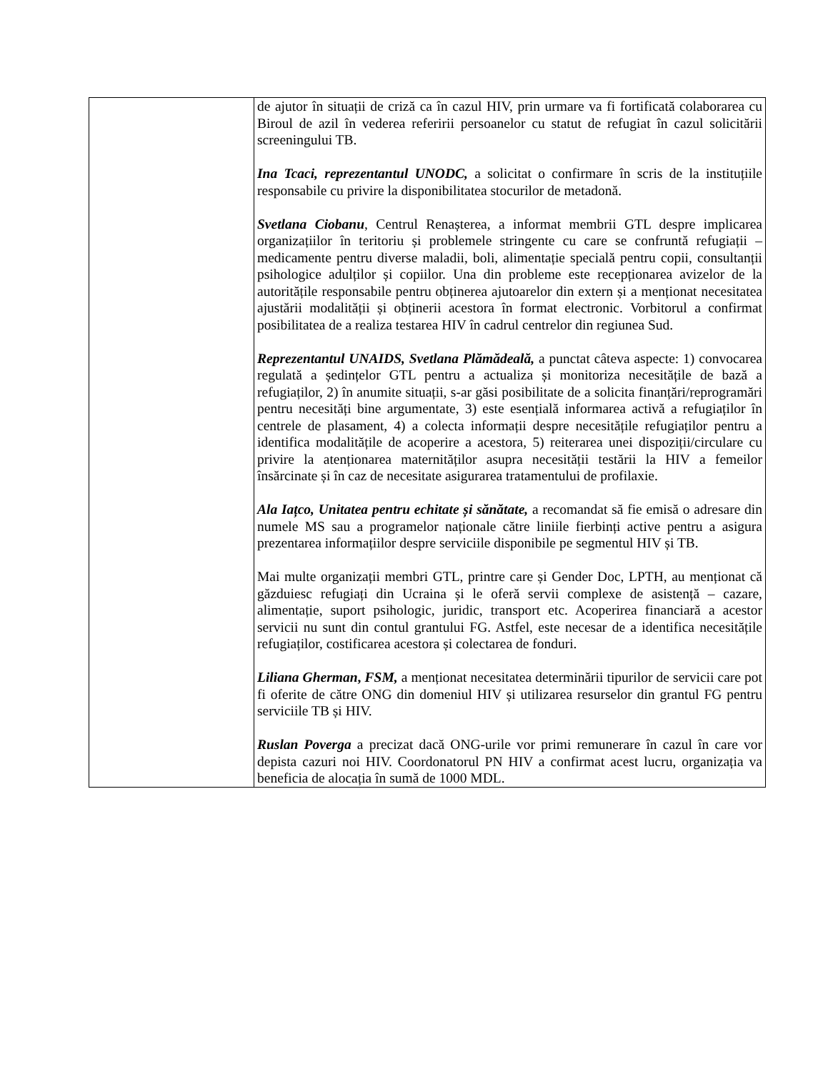| | de ajutor în situații de criză ca în cazul HIV, prin urmare va fi fortificată colaborarea cu Biroul de azil în vederea referirii persoanelor cu statut de refugiat în cazul solicitării screeningului TB. Ina Tcaci, reprezentantul UNODC, a solicitat o confirmare în scris de la instituțiile responsabile cu privire la disponibilitatea stocurilor de metadonă. Svetlana Ciobanu , Centrul Renașterea, a informat membrii GTL despre implicarea organizațiilor în teritoriu și problemele stringente cu care se confruntă refugiații – medicamente pentru diverse maladii, boli, alimentație specială pentru copii, consultanții psihologice adulților și copiilor. Una din probleme este recepționarea avizelor de la autoritățile responsabile pentru obținerea ajutoarelor din extern și a menționat necesitatea ajustării modalității și obținerii acestora în format electronic. Vorbitorul a confirmat posibilitatea de a realiza testarea HIV în cadrul centrelor din regiunea Sud. Reprezentantul UNAIDS, Svetlana Plămădeală, a punctat câteva aspecte: 1) convocarea regulată a ședințelor GTL pentru a actualiza și monitoriza necesitățile de bază a refugiaților, 2) în anumite situații, s-ar găsi posibilitate de a solicita finanțări/reprogramări pentru necesități bine argumentate, 3) este esențială informarea activă a refugiaților în centrele de plasament, 4) a colecta informații despre necesitățile refugiaților pentru a identifica modalitățile de acoperire a acestora, 5) reiterarea unei dispoziții/circulare cu privire la atenționarea maternităților asupra necesității testării la HIV a femeilor însărcinate și în caz de necesitate asigurarea tratamentului de profilaxie. Ala Iațco, Unitatea pentru echitate și sănătate, a recomandat să fie emisă o adresare din numele MS sau a programelor naționale către liniile fierbinți active pentru a asigura prezentarea informațiilor despre serviciile disponibile pe segmentul HIV și TB. Mai multe organizații membri GTL, printre care și Gender Doc, LPTH, au menționat că găzduiesc refugiați din Ucraina și le oferă servii complexe de asistență – cazare, alimentație, suport psihologic, juridic, transport etc. Acoperirea financiară a acestor servicii nu sunt din contul grantului FG. Astfel, este necesar de a identifica necesitățile refugiaților, costificarea acestora și colectarea de fonduri. Liliana Gherman , FSM, a menționat necesitatea determinării tipurilor de servicii care pot fi oferite de către ONG din domeniul HIV și utilizarea resurselor din grantul FG pentru serviciile TB și HIV. Ruslan Poverga a precizat dacă ONG-urile vor primi remunerare în cazul în care vor depista cazuri noi HIV. Coordonatorul PN HIV a confirmat acest lucru, organizația va beneficia de alocația în sumă de 1000 MDL. |